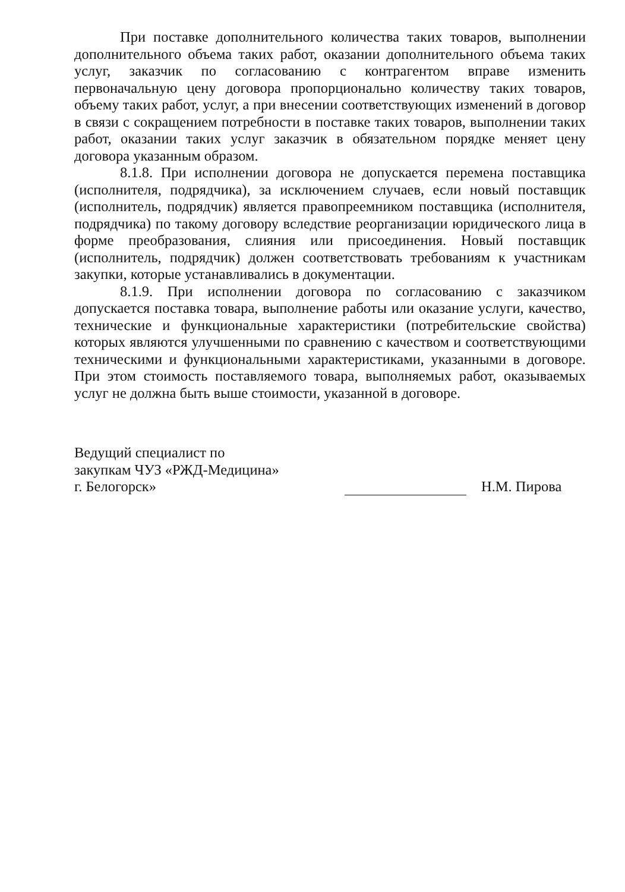При поставке дополнительного количества таких товаров, выполнении дополнительного объема таких работ, оказании дополнительного объема таких услуг, заказчик по согласованию с контрагентом вправе изменить первоначальную цену договора пропорционально количеству таких товаров, объему таких работ, услуг, а при внесении соответствующих изменений в договор в связи с сокращением потребности в поставке таких товаров, выполнении таких работ, оказании таких услуг заказчик в обязательном порядке меняет цену договора указанным образом.
8.1.8. При исполнении договора не допускается перемена поставщика (исполнителя, подрядчика), за исключением случаев, если новый поставщик (исполнитель, подрядчик) является правопреемником поставщика (исполнителя, подрядчика) по такому договору вследствие реорганизации юридического лица в форме преобразования, слияния или присоединения. Новый поставщик (исполнитель, подрядчик) должен соответствовать требованиям к участникам закупки, которые устанавливались в документации.
8.1.9. При исполнении договора по согласованию с заказчиком допускается поставка товара, выполнение работы или оказание услуги, качество, технические и функциональные характеристики (потребительские свойства) которых являются улучшенными по сравнению с качеством и соответствующими техническими и функциональными характеристиками, указанными в договоре. При этом стоимость поставляемого товара, выполняемых работ, оказываемых услуг не должна быть выше стоимости, указанной в договоре.
Ведущий специалист по
закупкам ЧУЗ «РЖД-Медицина»
г. Белогорск»
Н.М. Пирова